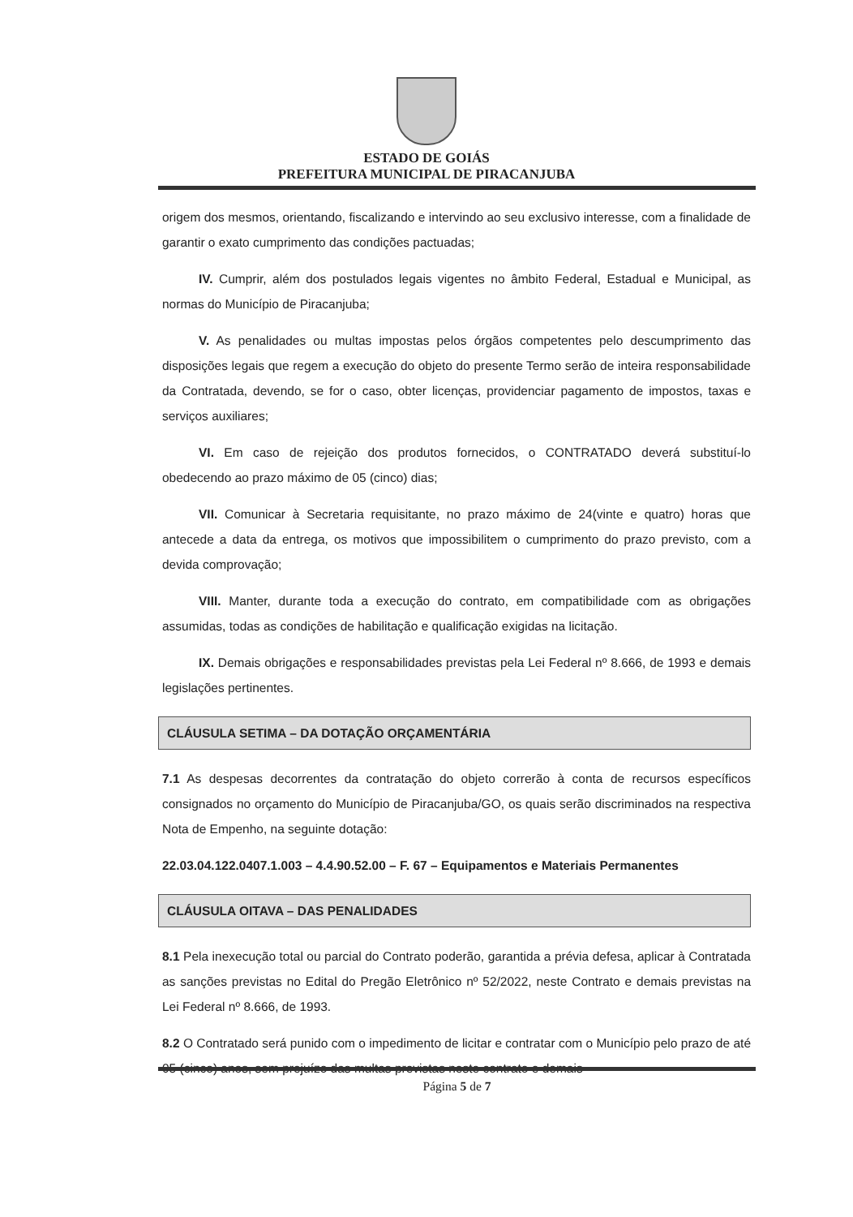ESTADO DE GOIÁS
PREFEITURA MUNICIPAL DE PIRACANJUBA
origem dos mesmos, orientando, fiscalizando e intervindo ao seu exclusivo interesse, com a finalidade de garantir o exato cumprimento das condições pactuadas;
IV. Cumprir, além dos postulados legais vigentes no âmbito Federal, Estadual e Municipal, as normas do Município de Piracanjuba;
V. As penalidades ou multas impostas pelos órgãos competentes pelo descumprimento das disposições legais que regem a execução do objeto do presente Termo serão de inteira responsabilidade da Contratada, devendo, se for o caso, obter licenças, providenciar pagamento de impostos, taxas e serviços auxiliares;
VI. Em caso de rejeição dos produtos fornecidos, o CONTRATADO deverá substituí-lo obedecendo ao prazo máximo de 05 (cinco) dias;
VII. Comunicar à Secretaria requisitante, no prazo máximo de 24(vinte e quatro) horas que antecede a data da entrega, os motivos que impossibilitem o cumprimento do prazo previsto, com a devida comprovação;
VIII. Manter, durante toda a execução do contrato, em compatibilidade com as obrigações assumidas, todas as condições de habilitação e qualificação exigidas na licitação.
IX. Demais obrigações e responsabilidades previstas pela Lei Federal nº 8.666, de 1993 e demais legislações pertinentes.
CLÁUSULA SETIMA – DA DOTAÇÃO ORÇAMENTÁRIA
7.1 As despesas decorrentes da contratação do objeto correrão à conta de recursos específicos consignados no orçamento do Município de Piracanjuba/GO, os quais serão discriminados na respectiva Nota de Empenho, na seguinte dotação:
22.03.04.122.0407.1.003 – 4.4.90.52.00 – F. 67 – Equipamentos e Materiais Permanentes
CLÁUSULA OITAVA – DAS PENALIDADES
8.1 Pela inexecução total ou parcial do Contrato poderão, garantida a prévia defesa, aplicar à Contratada as sanções previstas no Edital do Pregão Eletrônico nº 52/2022, neste Contrato e demais previstas na Lei Federal nº 8.666, de 1993.
8.2 O Contratado será punido com o impedimento de licitar e contratar com o Município pelo prazo de até 05 (cinco) anos, sem prejuízo das multas previstas neste contrato e demais
Página 5 de 7